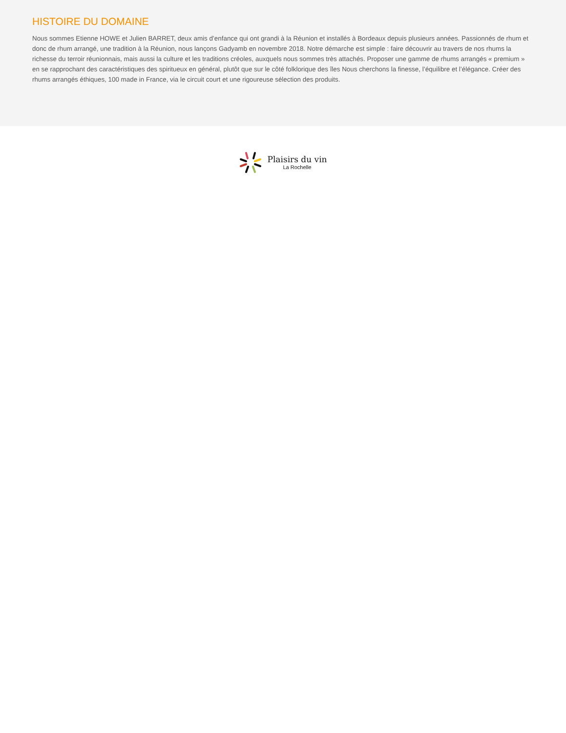HISTOIRE DU DOMAINE
Nous sommes Etienne HOWE et Julien BARRET, deux amis d’enfance qui ont grandi à la Réunion et installés à Bordeaux depuis plusieurs années. Passionnés de rhum et donc de rhum arrangé, une tradition à la Réunion, nous lançons Gadyamb en novembre 2018. Notre démarche est simple : faire découvrir au travers de nos rhums la richesse du terroir réunionnais, mais aussi la culture et les traditions créoles, auxquels nous sommes très attachés. Proposer une gamme de rhums arrangés « premium » en se rapprochant des caractéristiques des spiritueux en général, plutôt que sur le côté folklorique des îles Nous cherchons la finesse, l’équilibre et l’élégance. Créer des rhums arrangés éthiques, 100 made in France, via le circuit court et une rigoureuse sélection des produits.
Plaisirs du vin
La Rochelle